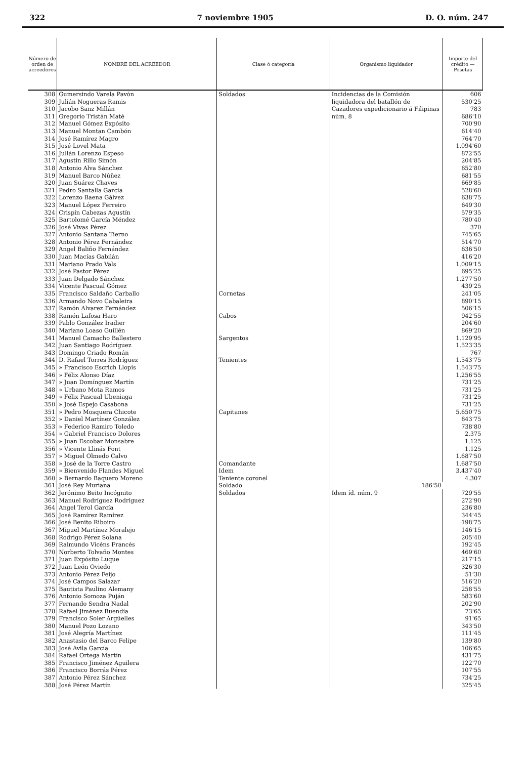322 7 noviembre 1905 D. O. núm. 247
| Número de orden de acreedores | NOMBRE DEL ACREEDOR | Clase ó categoría | Organismo liquidador | Importe del crédito — Pesetas |
| --- | --- | --- | --- | --- |
| 308 | Gumersindo Varela Pavón | Soldados | Incidencias de la Comisión liquidadora del batallón de Cazadores expedicionario á Filipinas núm. 8 | 606 |
| 309 | Julián Nogueras Ramis | | | 530'25 |
| 310 | Jacobo Sanz Millán | | | 783 |
| 311 | Gregorio Tristán Maté | | | 686'10 |
| 312 | Manuel Gómez Expósito | | | 700'90 |
| 313 | Manuel Montan Cambón | | | 614'40 |
| 314 | José Ramírez Magro | | | 764'70 |
| 315 | José Lovel Mata | | | 1.094'60 |
| 316 | Julián Lorenzo Espeso | | | 872'55 |
| 317 | Agustín Rillo Simón | | | 204'85 |
| 318 | Antonio Alva Sánchez | | | 652'80 |
| 319 | Manuel Barco Núñez | | | 681'55 |
| 320 | Juan Suárez Chaves | | | 669'85 |
| 321 | Pedro Santalla García | | | 528'60 |
| 322 | Lorenzo Baena Gálvez | | | 638'75 |
| 323 | Manuel López Ferreiro | | | 649'30 |
| 324 | Crispín Cabezas Agustín | | | 579'35 |
| 325 | Bartolomé García Méndez | | | 780'40 |
| 326 | José Vivas Pérez | | | 370 |
| 327 | Antonio Santana Tierno | | | 745'65 |
| 328 | Antonio Pérez Fernández | | | 514'70 |
| 329 | Angel Baliño Fernández | | | 636'50 |
| 330 | Juan Macías Gabilán | | | 416'20 |
| 331 | Mariano Prado Vals | | | 1.009'15 |
| 332 | José Pastor Pérez | | | 695'25 |
| 333 | Juan Delgado Sánchez | | | 1.277'50 |
| 334 | Vicente Pascual Gómez | | | 439'25 |
| 335 | Francisco Saldaño Carballo | Cornetas | | 241'05 |
| 336 | Armando Novo Cabaleira | | | 890'15 |
| 337 | Ramón Alvarez Fernández | | | 506'15 |
| 338 | Ramón Lafosa Haro | Cabos | | 942'55 |
| 339 | Pablo González Iradier | | | 204'60 |
| 340 | Mariano Loaso Guillén | | | 869'20 |
| 341 | Manuel Camacho Ballestero | Sargentos | | 1.129'95 |
| 342 | Juan Santiago Rodríguez | | | 1.523'35 |
| 343 | Domingo Criado Román | | | 767 |
| 344 | D. Rafael Torres Rodríguez | Tenientes | | 1.543'75 |
| 345 | » Francisco Escrich Llopis | | | 1.543'75 |
| 346 | » Félix Alonso Díaz | | | 1.256'55 |
| 347 | » Juan Domínguez Martín | | | 731'25 |
| 348 | » Urbano Mota Ramos | | | 731'25 |
| 349 | » Félix Pascual Ubeniaga | | | 731'25 |
| 350 | » José Espejo Casabona | | | 731'25 |
| 351 | » Pedro Mosquera Chicote | Capitanes | | 5.650'75 |
| 352 | » Daniel Martínez González | | | 843'75 |
| 353 | » Federico Ramiro Toledo | | | 738'80 |
| 354 | » Gabriel Francisco Dolores | | | 2.375 |
| 355 | » Juan Escobar Monsabre | | | 1.125 |
| 356 | » Vicente Llinás Font | | | 1.125 |
| 357 | » Miguel Olmedo Calvo | | | 1.687'50 |
| 358 | » José de la Torre Castro | Comandante | | 1.687'50 |
| 359 | » Bienvenido Flandes Miguel | Idem | | 3.437'40 |
| 360 | » Bernardo Baquero Moreno | Teniente coronel | | 4.307 |
| 361 | José Rey Muriana | Soldado | 186'50 | |
| 362 | Jerónimo Beito Incógnito | Soldados | Idem íd. núm. 9 | 729'55 |
| 363 | Manuel Rodríguez Rodríguez | | | 272'90 |
| 364 | Angel Terol García | | | 236'80 |
| 365 | José Ramírez Ramírez | | | 344'45 |
| 366 | José Benito Riboiro | | | 198'75 |
| 367 | Miguel Martínez Moralejo | | | 146'15 |
| 368 | Rodrigo Pérez Solana | | | 205'40 |
| 369 | Raimundo Vicéns Francés | | | 192'45 |
| 370 | Norberto Tolvaño Montes | | | 469'60 |
| 371 | Juan Expósito Luque | | | 217'15 |
| 372 | Juan León Oviedo | | | 326'30 |
| 373 | Antonio Pérez Feijo | | | 51'30 |
| 374 | José Campos Salazar | | | 516'20 |
| 375 | Bautista Paulino Alemany | | | 258'55 |
| 376 | Antonio Somoza Puján | | | 583'60 |
| 377 | Fernando Sendra Nadal | | | 202'90 |
| 378 | Rafael Jiménez Buendía | | | 73'65 |
| 379 | Francisco Soler Argüelles | | | 91'65 |
| 380 | Manuel Pozo Lozano | | | 343'50 |
| 381 | José Alegría Martínez | | | 111'45 |
| 382 | Anastasio del Barco Felipe | | | 139'80 |
| 383 | José Avila García | | | 106'65 |
| 384 | Rafael Ortega Martín | | | 431'75 |
| 385 | Francisco Jiménez Aguilera | | | 122'70 |
| 386 | Francisco Borrás Pérez | | | 107'55 |
| 387 | Antonio Pérez Sánchez | | | 734'25 |
| 388 | José Pérez Martín | | | 325'45 |